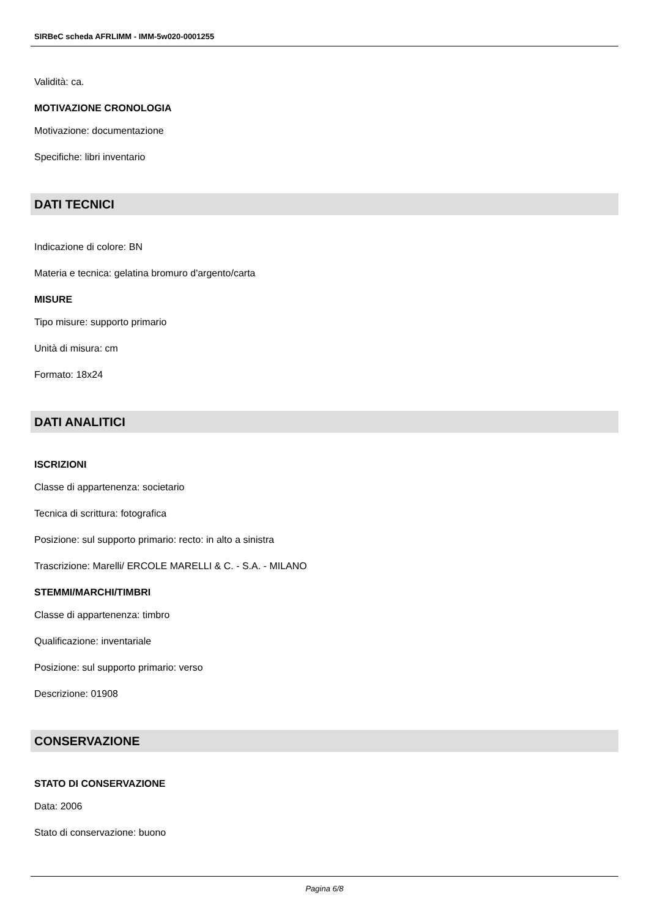SIRBeC scheda AFRLIMM - IMM-5w020-0001255
Validità: ca.
MOTIVAZIONE CRONOLOGIA
Motivazione: documentazione
Specifiche: libri inventario
DATI TECNICI
Indicazione di colore: BN
Materia e tecnica: gelatina bromuro d'argento/carta
MISURE
Tipo misure: supporto primario
Unità di misura: cm
Formato: 18x24
DATI ANALITICI
ISCRIZIONI
Classe di appartenenza: societario
Tecnica di scrittura: fotografica
Posizione: sul supporto primario: recto: in alto a sinistra
Trascrizione: Marelli/ ERCOLE MARELLI & C. - S.A. - MILANO
STEMMI/MARCHI/TIMBRI
Classe di appartenenza: timbro
Qualificazione: inventariale
Posizione: sul supporto primario: verso
Descrizione: 01908
CONSERVAZIONE
STATO DI CONSERVAZIONE
Data: 2006
Stato di conservazione: buono
Pagina 6/8